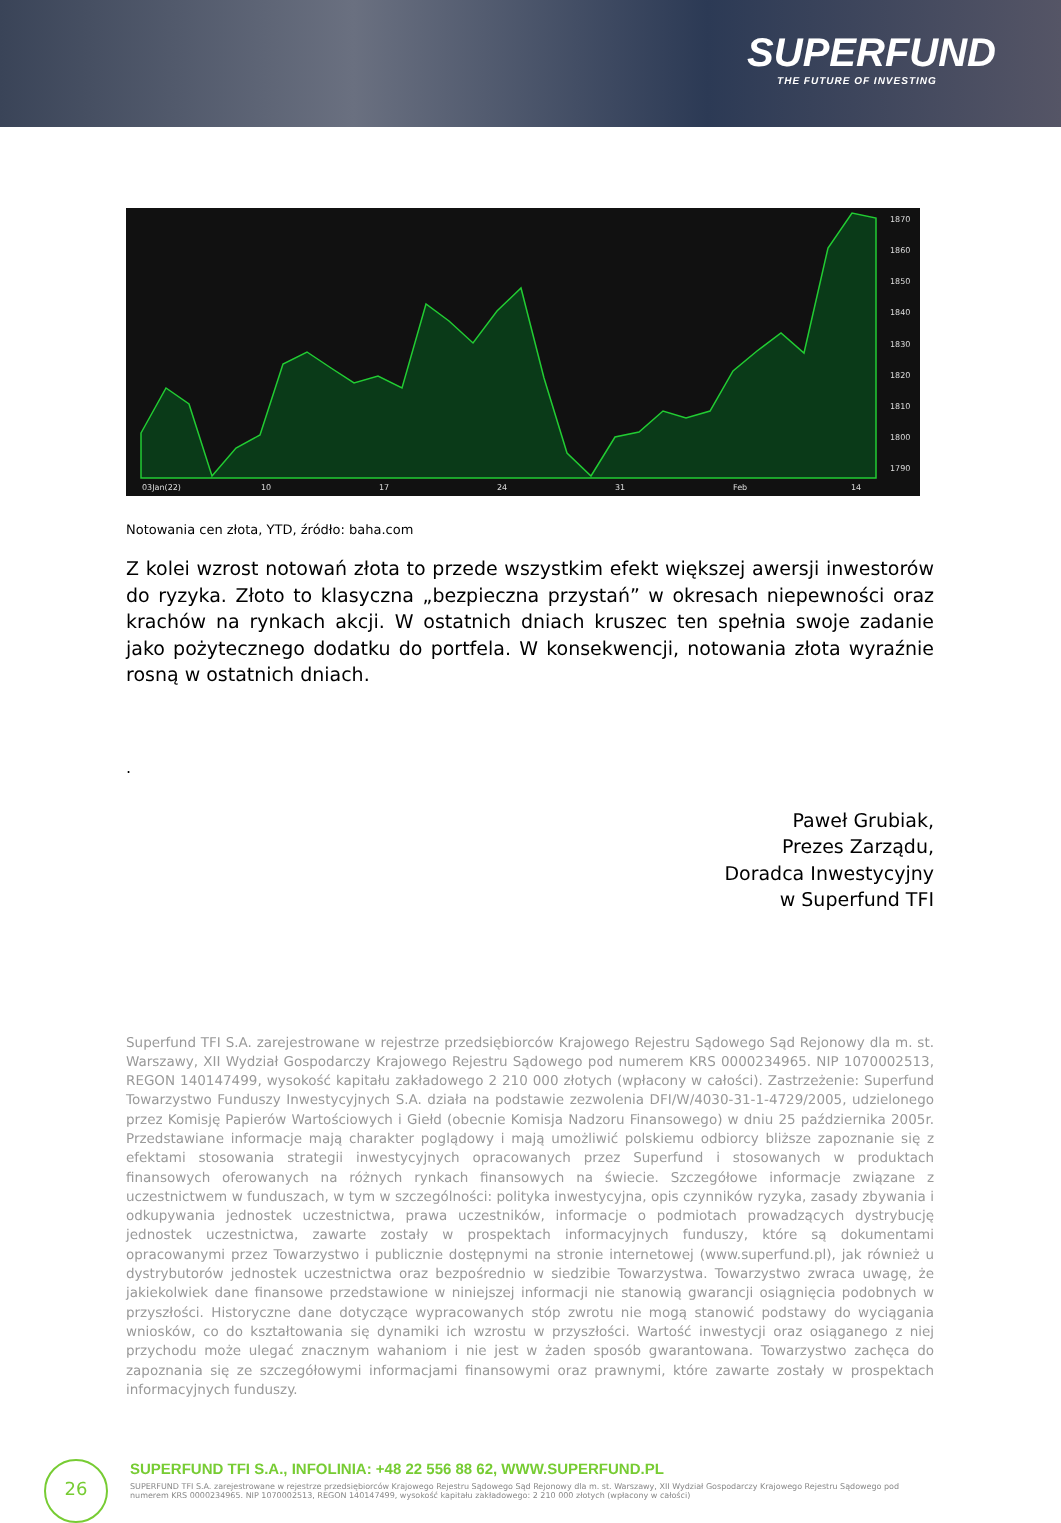SUPERFUND
THE FUTURE OF INVESTING
1870
1860
1850
1840
1830
1820
1810
1800
1790
03Jan(22)
10
17
24
31
Feb
14
Notowania cen złota, YTD, źródło: baha.com
Z kolei wzrost notowań złota to przede wszystkim efekt większej awersji inwestorów do ryzyka. Złoto to klasyczna „bezpieczna przystań” w okresach niepewności oraz krachów na rynkach akcji. W ostatnich dniach kruszec ten spełnia swoje zadanie jako pożytecznego dodatku do portfela. W konsekwencji, notowania złota wyraźnie rosną w ostatnich dniach.
.
Paweł Grubiak,
Prezes Zarządu,
Doradca Inwestycyjny
w Superfund TFI
Superfund TFI S.A. zarejestrowane w rejestrze przedsiębiorców Krajowego Rejestru Sądowego Sąd Rejonowy dla m. st. Warszawy, XII Wydział Gospodarczy Krajowego Rejestru Sądowego pod numerem KRS 0000234965. NIP 1070002513, REGON 140147499, wysokość kapitału zakładowego 2 210 000 złotych (wpłacony w całości). Zastrzeżenie: Superfund Towarzystwo Funduszy Inwestycyjnych S.A. działa na podstawie zezwolenia DFI/W/4030-31-1-4729/2005, udzielonego przez Komisję Papierów Wartościowych i Giełd (obecnie Komisja Nadzoru Finansowego) w dniu 25 października 2005r. Przedstawiane informacje mają charakter poglądowy i mają umożliwić polskiemu odbiorcy bliższe zapoznanie się z efektami stosowania strategii inwestycyjnych opracowanych przez Superfund i stosowanych w produktach finansowych oferowanych na różnych rynkach finansowych na świecie. Szczegółowe informacje związane z uczestnictwem w funduszach, w tym w szczególności: polityka inwestycyjna, opis czynników ryzyka, zasady zbywania i odkupywania jednostek uczestnictwa, prawa uczestników, informacje o podmiotach prowadzących dystrybucję jednostek uczestnictwa, zawarte zostały w prospektach informacyjnych funduszy, które są dokumentami opracowanymi przez Towarzystwo i publicznie dostępnymi na stronie internetowej (www.superfund.pl), jak również u dystrybutorów jednostek uczestnictwa oraz bezpośrednio w siedzibie Towarzystwa. Towarzystwo zwraca uwagę, że jakiekolwiek dane finansowe przedstawione w niniejszej informacji nie stanowią gwarancji osiągnięcia podobnych w przyszłości. Historyczne dane dotyczące wypracowanych stóp zwrotu nie mogą stanowić podstawy do wyciągania wniosków, co do kształtowania się dynamiki ich wzrostu w przyszłości. Wartość inwestycji oraz osiąganego z niej przychodu może ulegać znacznym wahaniom i nie jest w żaden sposób gwarantowana. Towarzystwo zachęca do zapoznania się ze szczegółowymi informacjami finansowymi oraz prawnymi, które zawarte zostały w prospektach informacyjnych funduszy.
26
SUPERFUND TFI S.A., INFOLINIA: +48 22 556 88 62, WWW.SUPERFUND.PL
SUPERFUND TFI S.A. zarejestrowane w rejestrze przedsiębiorców Krajowego Rejestru Sądowego Sąd Rejonowy dla m. st. Warszawy, XII Wydział Gospodarczy Krajowego Rejestru Sądowego pod numerem KRS 0000234965. NIP 1070002513, REGON 140147499, wysokość kapitału zakładowego: 2 210 000 złotych (wpłacony w całości)